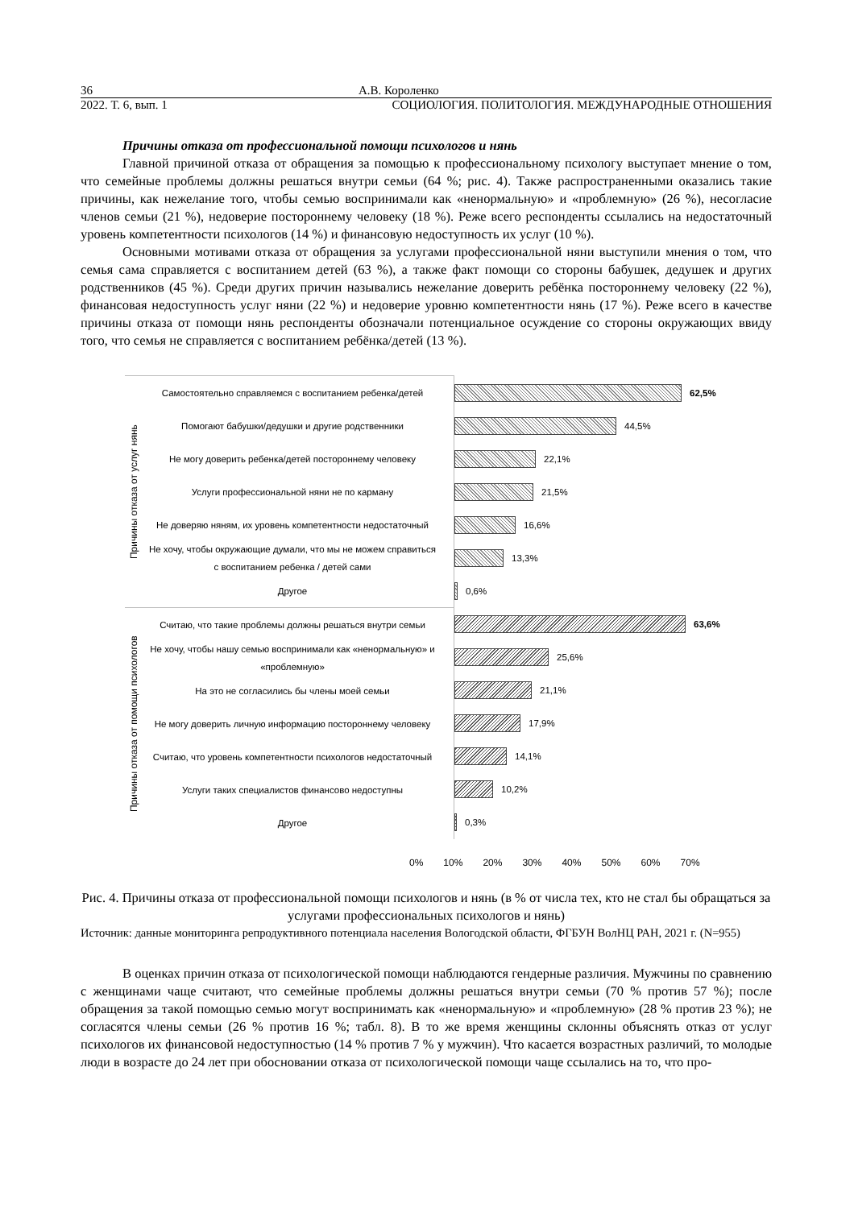36 А.В. Короленко
2022. Т. 6, вып. 1 СОЦИОЛОГИЯ. ПОЛИТОЛОГИЯ. МЕЖДУНАРОДНЫЕ ОТНОШЕНИЯ
Причины отказа от профессиональной помощи психологов и нянь
Главной причиной отказа от обращения за помощью к профессиональному психологу выступает мнение о том, что семейные проблемы должны решаться внутри семьи (64 %; рис. 4). Также распространенными оказались такие причины, как нежелание того, чтобы семью воспринимали как «ненормальную» и «проблемную» (26 %), несогласие членов семьи (21 %), недоверие постороннему человеку (18 %). Реже всего респонденты ссылались на недостаточный уровень компетентности психологов (14 %) и финансовую недоступность их услуг (10 %).
Основными мотивами отказа от обращения за услугами профессиональной няни выступили мнения о том, что семья сама справляется с воспитанием детей (63 %), а также факт помощи со стороны бабушек, дедушек и других родственников (45 %). Среди других причин назывались нежелание доверить ребёнка постороннему человеку (22 %), финансовая недоступность услуг няни (22 %) и недоверие уровню компетентности нянь (17 %). Реже всего в качестве причины отказа от помощи нянь респонденты обозначали потенциальное осуждение со стороны окружающих ввиду того, что семья не справляется с воспитанием ребёнка/детей (13 %).
Причины отказа от услуг нянь
Самостоятельно справляемся с воспитанием ребенка/детей
Помогают бабушки/дедушки и другие родственники
Не могу доверить ребенка/детей постороннему человеку
Услуги профессиональной няни не по карману
Не доверяю няням, их уровень компетентности недостаточный
Не хочу, чтобы окружающие думали, что мы не можем справиться с воспитанием ребенка / детей сами
Другое
Причины отказа от помощи психологов
Считаю, что такие проблемы должны решаться внутри семьи
Не хочу, чтобы нашу семью воспринимали как «ненормальную» и «проблемную»
На это не согласились бы члены моей семьи
Не могу доверить личную информацию постороннему человеку
Считаю, что уровень компетентности психологов недостаточный
Услуги таких специалистов финансово недоступны
Другое
62,5%
44,5%
22,1%
21,5%
16,6%
13,3%
0,6%
63,6%
25,6%
21,1%
17,9%
14,1%
10,2%
0,3%
0% 10% 20% 30% 40% 50% 60% 70%
Рис. 4. Причины отказа от профессиональной помощи психологов и нянь (в % от числа тех, кто не стал бы обращаться за услугами профессиональных психологов и нянь)
Источник: данные мониторинга репродуктивного потенциала населения Вологодской области, ФГБУН ВолНЦ РАН, 2021 г. (N=955)
В оценках причин отказа от психологической помощи наблюдаются гендерные различия. Мужчины по сравнению с женщинами чаще считают, что семейные проблемы должны решаться внутри семьи (70 % против 57 %); после обращения за такой помощью семью могут воспринимать как «ненормальную» и «проблемную» (28 % против 23 %); не согласятся члены семьи (26 % против 16 %; табл. 8). В то же время женщины склонны объяснять отказ от услуг психологов их финансовой недоступностью (14 % против 7 % у мужчин). Что касается возрастных различий, то молодые люди в возрасте до 24 лет при обосновании отказа от психологической помощи чаще ссылались на то, что про-